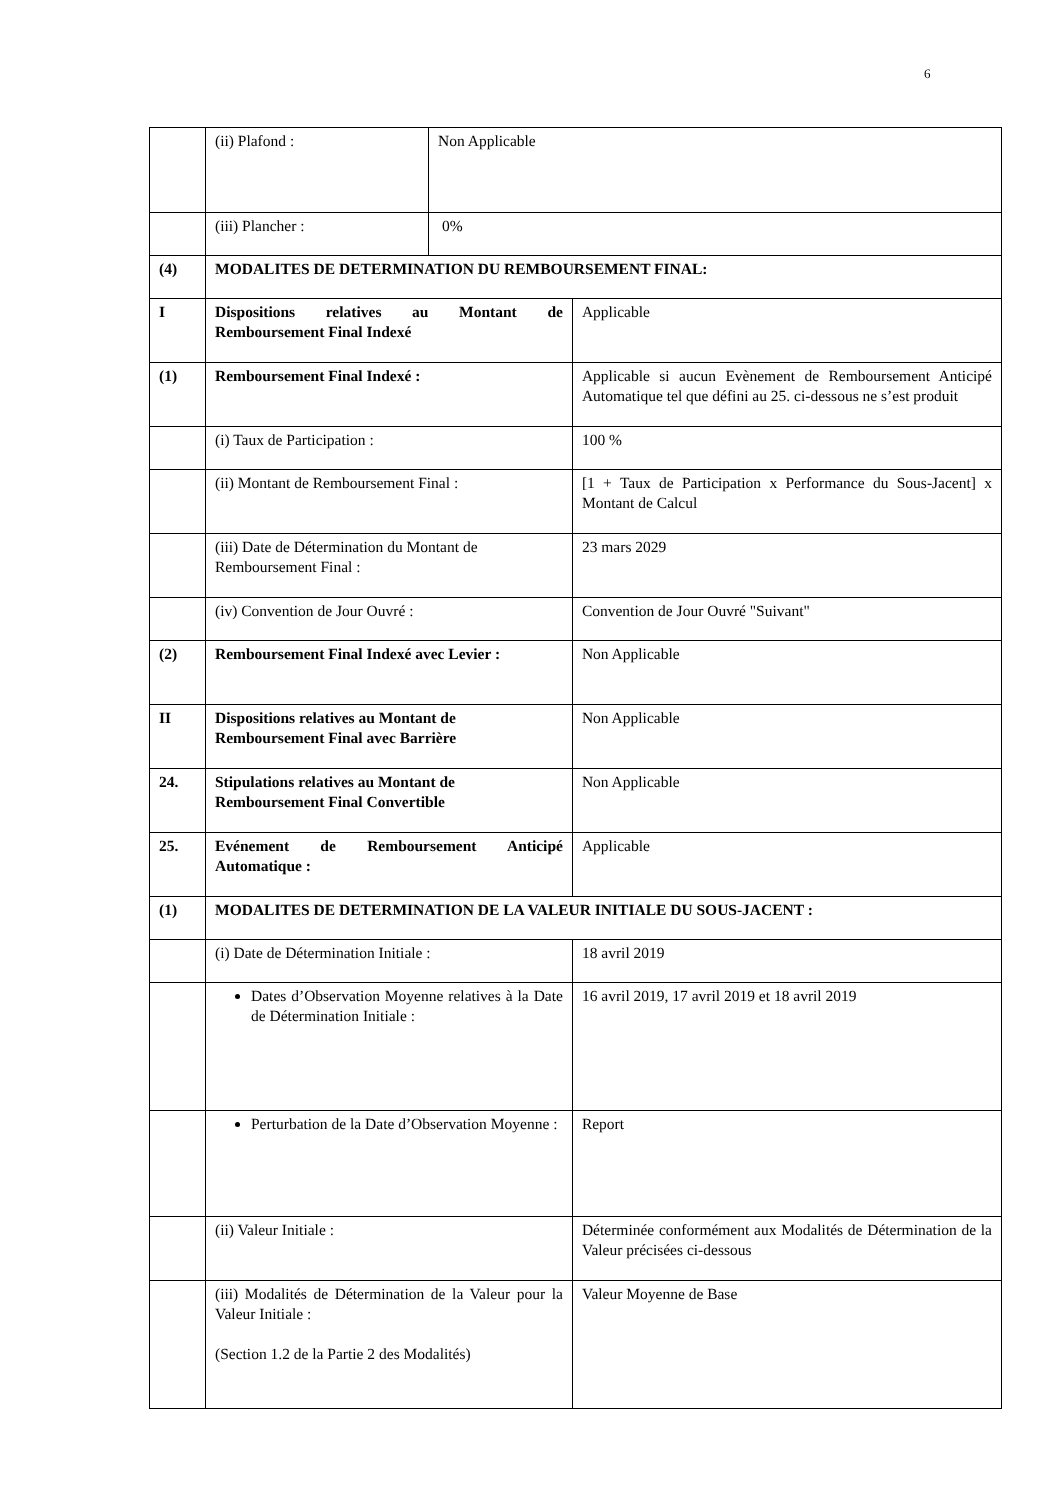6
| | (ii) Plafond : | Non Applicable | |
| | (iii) Plancher : | 0% | |
| (4) | MODALITES DE DETERMINATION DU REMBOURSEMENT FINAL: | | |
| I | Dispositions relatives au Montant de Remboursement Final Indexé | | Applicable |
| (1) | Remboursement Final Indexé : | | Applicable si aucun Evènement de Remboursement Anticipé Automatique tel que défini au 25. ci-dessous ne s’est produit |
| | (i) Taux de Participation : | | 100 % |
| | (ii) Montant de Remboursement Final : | | [1 + Taux de Participation x Performance du Sous-Jacent] x Montant de Calcul |
| | (iii) Date de Détermination du Montant de Remboursement Final : | | 23 mars 2029 |
| | (iv) Convention de Jour Ouvré : | | Convention de Jour Ouvré "Suivant" |
| (2) | Remboursement Final Indexé avec Levier : | | Non Applicable |
| II | Dispositions relatives au Montant de Remboursement Final avec Barrière | | Non Applicable |
| 24. | Stipulations relatives au Montant de Remboursement Final Convertible | | Non Applicable |
| 25. | Evénement de Remboursement Anticipé Automatique : | | Applicable |
| (1) | MODALITES DE DETERMINATION DE LA VALEUR INITIALE DU SOUS-JACENT : | | |
| | (i) Date de Détermination Initiale : | | 18 avril 2019 |
| | Dates d’Observation Moyenne relatives à la Date de Détermination Initiale : | | 16 avril 2019, 17 avril 2019 et 18 avril 2019 |
| | Perturbation de la Date d’Observation Moyenne : | | Report |
| | (ii) Valeur Initiale : | | Déterminée conformément aux Modalités de Détermination de la Valeur précisées ci-dessous |
| | (iii) Modalités de Détermination de la Valeur pour la Valeur Initiale : (Section 1.2 de la Partie 2 des Modalités) | | Valeur Moyenne de Base |